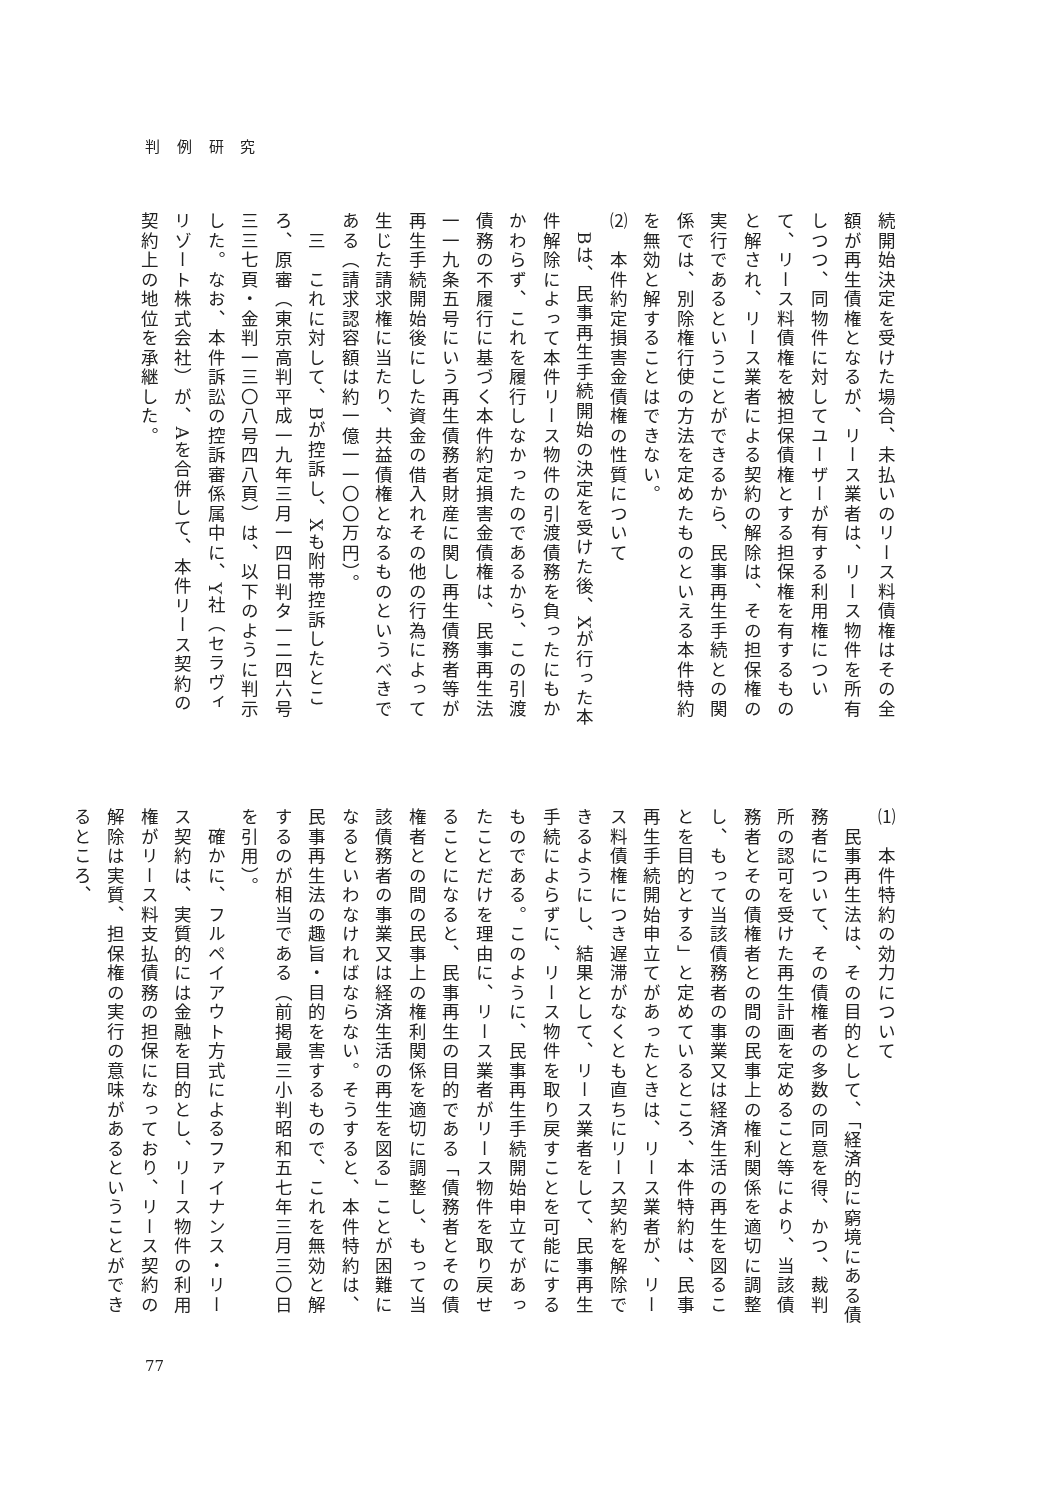判 例 研 究
続開始決定を受けた場合、未払いのリース料債権はその全額が再生債権となるが、リース業者は、リース物件を所有しつつ、同物件に対してユーザーが有する利用権について、リース料債権を被担保債権とする担保権を有するものと解され、リース業者による契約の解除は、その担保権の実行であるということができるから、民事再生手続との関係では、別除権行使の方法を定めたものといえる本件特約を無効と解することはできない。
⑵　本件約定損害金債権の性質について
　Bは、民事再生手続開始の決定を受けた後、Xが行った本件解除によって本件リース物件の引渡債務を負ったにもかかわらず、これを履行しなかったのであるから、この引渡債務の不履行に基づく本件約定損害金債権は、民事再生法一一九条五号にいう再生債務者財産に関し再生債務者等が再生手続開始後にした資金の借入れその他の行為によって生じた請求権に当たり、共益債権となるものというべきである（請求認容額は約一億一一〇〇万円）。
　三　これに対して、Bが控訴し、Xも附帯控訴したところ、原審（東京高判平成一九年三月一四日判タ一二四六号三三七頁・金判一三〇八号四八頁）は、以下のように判示した。なお、本件訴訟の控訴審係属中に、Y社（セラヴィリゾート株式会社）が、Aを合併して、本件リース契約の契約上の地位を承継した。
⑴　本件特約の効力について
　民事再生法は、その目的として、「経済的に窮境にある債務者について、その債権者の多数の同意を得、かつ、裁判所の認可を受けた再生計画を定めること等により、当該債務者とその債権者との間の民事上の権利関係を適切に調整し、もって当該債務者の事業又は経済生活の再生を図ることを目的とする」と定めているところ、本件特約は、民事再生手続開始申立てがあったときは、リース業者が、リース料債権につき遅滞がなくとも直ちにリース契約を解除できるようにし、結果として、リース業者をして、民事再生手続によらずに、リース物件を取り戻すことを可能にするものである。このように、民事再生手続開始申立てがあったことだけを理由に、リース業者がリース物件を取り戻せることになると、民事再生の目的である「債務者とその債権者との間の民事上の権利関係を適切に調整し、もって当該債務者の事業又は経済生活の再生を図る」ことが困難になるといわなければならない。そうすると、本件特約は、民事再生法の趣旨・目的を害するもので、これを無効と解するのが相当である（前掲最三小判昭和五七年三月三〇日を引用）。
　確かに、フルペイアウト方式によるファイナンス・リース契約は、実質的には金融を目的とし、リース物件の利用権がリース料支払債務の担保になっており、リース契約の解除は実質、担保権の実行の意味があるということができるところ、
77